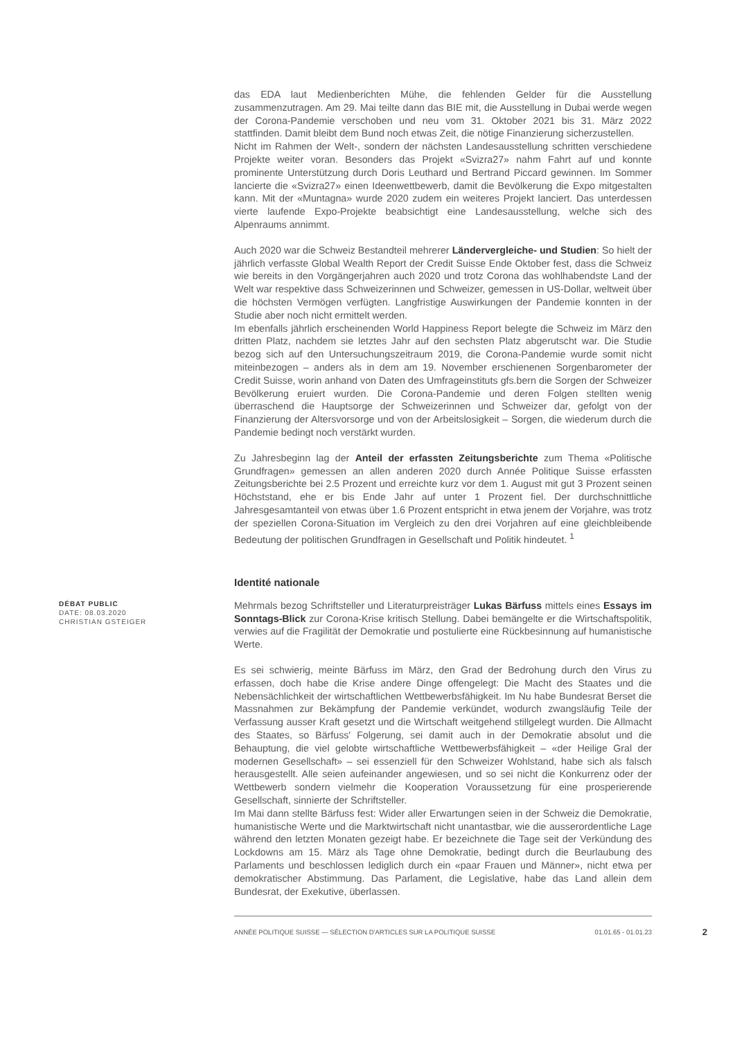das EDA laut Medienberichten Mühe, die fehlenden Gelder für die Ausstellung zusammenzutragen. Am 29. Mai teilte dann das BIE mit, die Ausstellung in Dubai werde wegen der Corona-Pandemie verschoben und neu vom 31. Oktober 2021 bis 31. März 2022 stattfinden. Damit bleibt dem Bund noch etwas Zeit, die nötige Finanzierung sicherzustellen.
Nicht im Rahmen der Welt-, sondern der nächsten Landesausstellung schritten verschiedene Projekte weiter voran. Besonders das Projekt «Svizra27» nahm Fahrt auf und konnte prominente Unterstützung durch Doris Leuthard und Bertrand Piccard gewinnen. Im Sommer lancierte die «Svizra27» einen Ideenwettbewerb, damit die Bevölkerung die Expo mitgestalten kann. Mit der «Muntagna» wurde 2020 zudem ein weiteres Projekt lanciert. Das unterdessen vierte laufende Expo-Projekte beabsichtigt eine Landesausstellung, welche sich des Alpenraums annimmt.
Auch 2020 war die Schweiz Bestandteil mehrerer Ländervergleiche- und Studien: So hielt der jährlich verfasste Global Wealth Report der Credit Suisse Ende Oktober fest, dass die Schweiz wie bereits in den Vorgängerjahren auch 2020 und trotz Corona das wohlhabendste Land der Welt war respektive dass Schweizerinnen und Schweizer, gemessen in US-Dollar, weltweit über die höchsten Vermögen verfügten. Langfristige Auswirkungen der Pandemie konnten in der Studie aber noch nicht ermittelt werden.
Im ebenfalls jährlich erscheinenden World Happiness Report belegte die Schweiz im März den dritten Platz, nachdem sie letztes Jahr auf den sechsten Platz abgerutscht war. Die Studie bezog sich auf den Untersuchungszeitraum 2019, die Corona-Pandemie wurde somit nicht miteinbezogen – anders als in dem am 19. November erschienenen Sorgenbarometer der Credit Suisse, worin anhand von Daten des Umfrageinstituts gfs.bern die Sorgen der Schweizer Bevölkerung eruiert wurden. Die Corona-Pandemie und deren Folgen stellten wenig überraschend die Hauptsorge der Schweizerinnen und Schweizer dar, gefolgt von der Finanzierung der Altersvorsorge und von der Arbeitslosigkeit – Sorgen, die wiederum durch die Pandemie bedingt noch verstärkt wurden.
Zu Jahresbeginn lag der Anteil der erfassten Zeitungsberichte zum Thema «Politische Grundfragen» gemessen an allen anderen 2020 durch Année Politique Suisse erfassten Zeitungsberichte bei 2.5 Prozent und erreichte kurz vor dem 1. August mit gut 3 Prozent seinen Höchststand, ehe er bis Ende Jahr auf unter 1 Prozent fiel. Der durchschnittliche Jahresgesamtanteil von etwas über 1.6 Prozent entspricht in etwa jenem der Vorjahre, was trotz der speziellen Corona-Situation im Vergleich zu den drei Vorjahren auf eine gleichbleibende Bedeutung der politischen Grundfragen in Gesellschaft und Politik hindeutet. <sup>1</sup>
Identité nationale
DÉBAT PUBLIC
DATE: 08.03.2020
CHRISTIAN GSTEIGER
Mehrmals bezog Schriftsteller und Literaturpreisträger Lukas Bärfuss mittels eines Essays im Sonntags-Blick zur Corona-Krise kritisch Stellung. Dabei bemängelte er die Wirtschaftspolitik, verwies auf die Fragilität der Demokratie und postulierte eine Rückbesinnung auf humanistische Werte.
Es sei schwierig, meinte Bärfuss im März, den Grad der Bedrohung durch den Virus zu erfassen, doch habe die Krise andere Dinge offengelegt: Die Macht des Staates und die Nebensächlichkeit der wirtschaftlichen Wettbewerbsfähigkeit. Im Nu habe Bundesrat Berset die Massnahmen zur Bekämpfung der Pandemie verkündet, wodurch zwangsläufig Teile der Verfassung ausser Kraft gesetzt und die Wirtschaft weitgehend stillgelegt wurden. Die Allmacht des Staates, so Bärfuss' Folgerung, sei damit auch in der Demokratie absolut und die Behauptung, die viel gelobte wirtschaftliche Wettbewerbsfähigkeit – «der Heilige Gral der modernen Gesellschaft» – sei essenziell für den Schweizer Wohlstand, habe sich als falsch herausgestellt. Alle seien aufeinander angewiesen, und so sei nicht die Konkurrenz oder der Wettbewerb sondern vielmehr die Kooperation Voraussetzung für eine prosperierende Gesellschaft, sinnierte der Schriftsteller.
Im Mai dann stellte Bärfuss fest: Wider aller Erwartungen seien in der Schweiz die Demokratie, humanistische Werte und die Marktwirtschaft nicht unantastbar, wie die ausserordentliche Lage während den letzten Monaten gezeigt habe. Er bezeichnete die Tage seit der Verkündung des Lockdowns am 15. März als Tage ohne Demokratie, bedingt durch die Beurlaubung des Parlaments und beschlossen lediglich durch ein «paar Frauen und Männer», nicht etwa per demokratischer Abstimmung. Das Parlament, die Legislative, habe das Land allein dem Bundesrat, der Exekutive, überlassen.
ANNÉE POLITIQUE SUISSE — SÉLECTION D'ARTICLES SUR LA POLITIQUE SUISSE 01.01.65 - 01.01.23 2